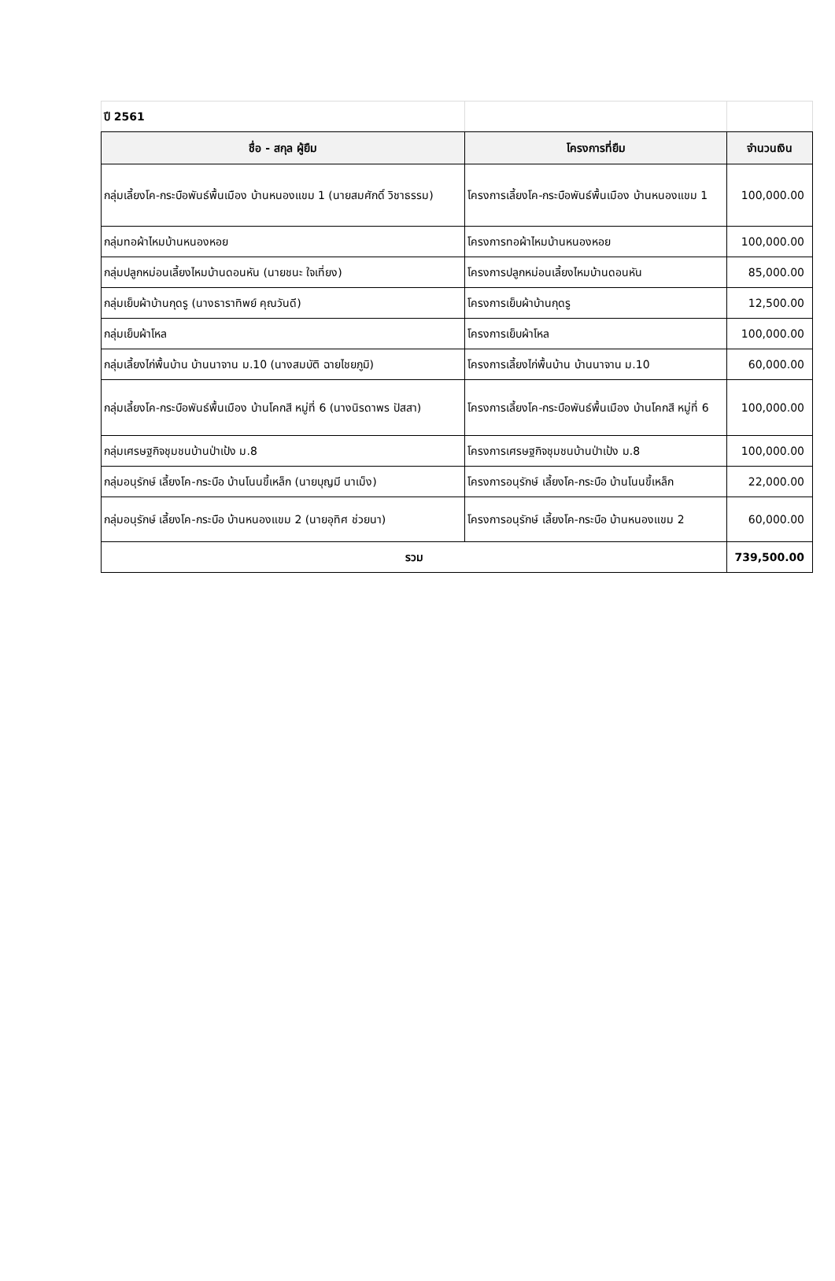| ปี 2561 | | |
| ชื่อ - สกุล ผู้ยืม | โครงการที่ยืม | จำนวนเงิน |
| กลุ่มเลี้ยงโค-กระบือพันธ์พื้นเมือง บ้านหนองแขม 1 (นายสมศักดิ์ วิชาธรรม) | โครงการเลี้ยงโค-กระบือพันธ์พื้นเมือง บ้านหนองแขม 1 | 100,000.00 |
| กลุ่มทอผ้าไหมบ้านหนองหอย | โครงการทอผ้าไหมบ้านหนองหอย | 100,000.00 |
| กลุ่มปลูกหม่อนเลี้ยงไหมบ้านดอนหัน (นายชนะ ใจเที่ยง) | โครงการปลูกหม่อนเลี้ยงไหมบ้านดอนหัน | 85,000.00 |
| กลุ่มเย็บผ้าบ้านกุดรู (นางธาราทิพย์ คุณวันดี) | โครงการเย็บผ้าบ้านกุดรู | 12,500.00 |
| กลุ่มเย็บผ้าโหล | โครงการเย็บผ้าโหล | 100,000.00 |
| กลุ่มเลี้ยงไก่พื้นบ้าน บ้านนาจาน ม.10 (นางสมบัติ ฉายไชยภูมิ) | โครงการเลี้ยงไก่พื้นบ้าน บ้านนาจาน ม.10 | 60,000.00 |
| กลุ่มเลี้ยงโค-กระบือพันธ์พื้นเมือง บ้านโคกสี หมู่ที่ 6 (นางนิรดาพร ปัสสา) | โครงการเลี้ยงโค-กระบือพันธ์พื้นเมือง บ้านโคกสี หมู่ที่ 6 | 100,000.00 |
| กลุ่มเศรษฐกิจชุมชนบ้านป่าเป้ง ม.8 | โครงการเศรษฐกิจชุมชนบ้านป่าเป้ง ม.8 | 100,000.00 |
| กลุ่มอนุรักษ์ เลี้ยงโค-กระบือ บ้านโนนขี้เหล็ก (นายบุญมี นาเม็ง) | โครงการอนุรักษ์ เลี้ยงโค-กระบือ บ้านโนนขี้เหล็ก | 22,000.00 |
| กลุ่มอนุรักษ์ เลี้ยงโค-กระบือ บ้านหนองแขม 2 (นายอุทิศ ช่วยนา) | โครงการอนุรักษ์ เลี้ยงโค-กระบือ บ้านหนองแขม 2 | 60,000.00 |
| รวม | | 739,500.00 |